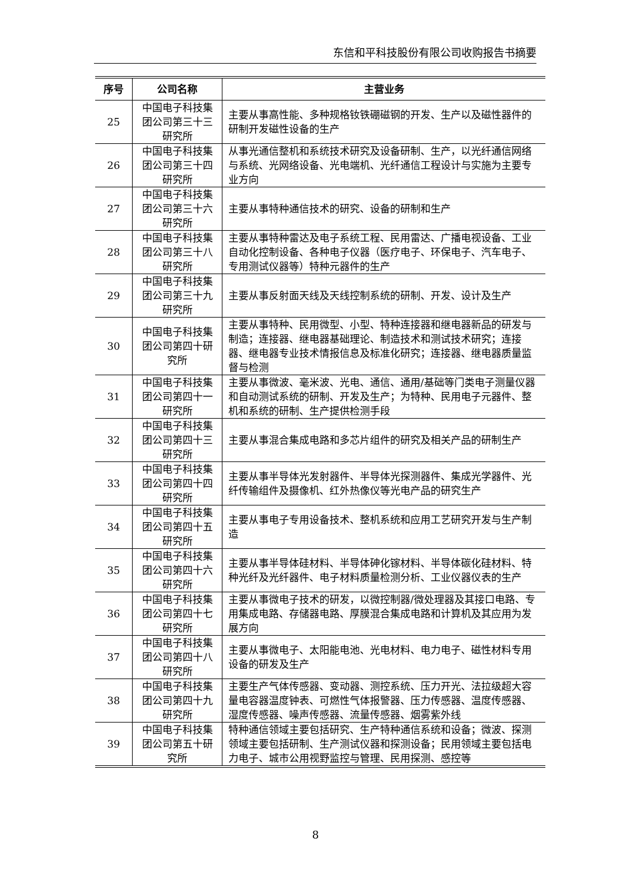东信和平科技股份有限公司收购报告书摘要
| 序号 | 公司名称 | 主营业务 |
| --- | --- | --- |
| 25 | 中国电子科技集团公司第三十三研究所 | 主要从事高性能、多种规格钕铁硼磁钢的开发、生产以及磁性器件的研制开发磁性设备的生产 |
| 26 | 中国电子科技集团公司第三十四研究所 | 从事光通信整机和系统技术研究及设备研制、生产，以光纤通信网络与系统、光网络设备、光电端机、光纤通信工程设计与实施为主要专业方向 |
| 27 | 中国电子科技集团公司第三十六研究所 | 主要从事特种通信技术的研究、设备的研制和生产 |
| 28 | 中国电子科技集团公司第三十八研究所 | 主要从事特种雷达及电子系统工程、民用雷达、广播电视设备、工业自动化控制设备、各种电子仪器（医疗电子、环保电子、汽车电子、专用测试仪器等）特种元器件的生产 |
| 29 | 中国电子科技集团公司第三十九研究所 | 主要从事反射面天线及天线控制系统的研制、开发、设计及生产 |
| 30 | 中国电子科技集团公司第四十研究所 | 主要从事特种、民用微型、小型、特种连接器和继电器新品的研发与制造；连接器、继电器基础理论、制造技术和测试技术研究；连接器、继电器专业技术情报信息及标准化研究；连接器、继电器质量监督与检测 |
| 31 | 中国电子科技集团公司第四十一研究所 | 主要从事微波、毫米波、光电、通信、通用/基础等门类电子测量仪器和自动测试系统的研制、开发及生产；为特种、民用电子元器件、整机和系统的研制、生产提供检测手段 |
| 32 | 中国电子科技集团公司第四十三研究所 | 主要从事混合集成电路和多芯片组件的研究及相关产品的研制生产 |
| 33 | 中国电子科技集团公司第四十四研究所 | 主要从事半导体光发射器件、半导体光探测器件、集成光学器件、光纤传输组件及摄像机、红外热像仪等光电产品的研究生产 |
| 34 | 中国电子科技集团公司第四十五研究所 | 主要从事电子专用设备技术、整机系统和应用工艺研究开发与生产制造 |
| 35 | 中国电子科技集团公司第四十六研究所 | 主要从事半导体硅材料、半导体砷化镓材料、半导体碳化硅材料、特种光纤及光纤器件、电子材料质量检测分析、工业仪器仪表的生产 |
| 36 | 中国电子科技集团公司第四十七研究所 | 主要从事微电子技术的研发，以微控制器/微处理器及其接口电路、专用集成电路、存储器电路、厚膜混合集成电路和计算机及其应用为发展方向 |
| 37 | 中国电子科技集团公司第四十八研究所 | 主要从事微电子、太阳能电池、光电材料、电力电子、磁性材料专用设备的研发及生产 |
| 38 | 中国电子科技集团公司第四十九研究所 | 主要生产气体传感器、变动器、测控系统、压力开光、法拉级超大容量电容器温度钟表、可燃性气体报警器、压力传感器、温度传感器、湿度传感器、噪声传感器、流量传感器、烟雾紫外线 |
| 39 | 中国电子科技集团公司第五十研究所 | 特种通信领域主要包括研究、生产特种通信系统和设备；微波、探测领域主要包括研制、生产测试仪器和探测设备；民用领域主要包括电力电子、城市公用视野监控与管理、民用探测、感控等 |
8